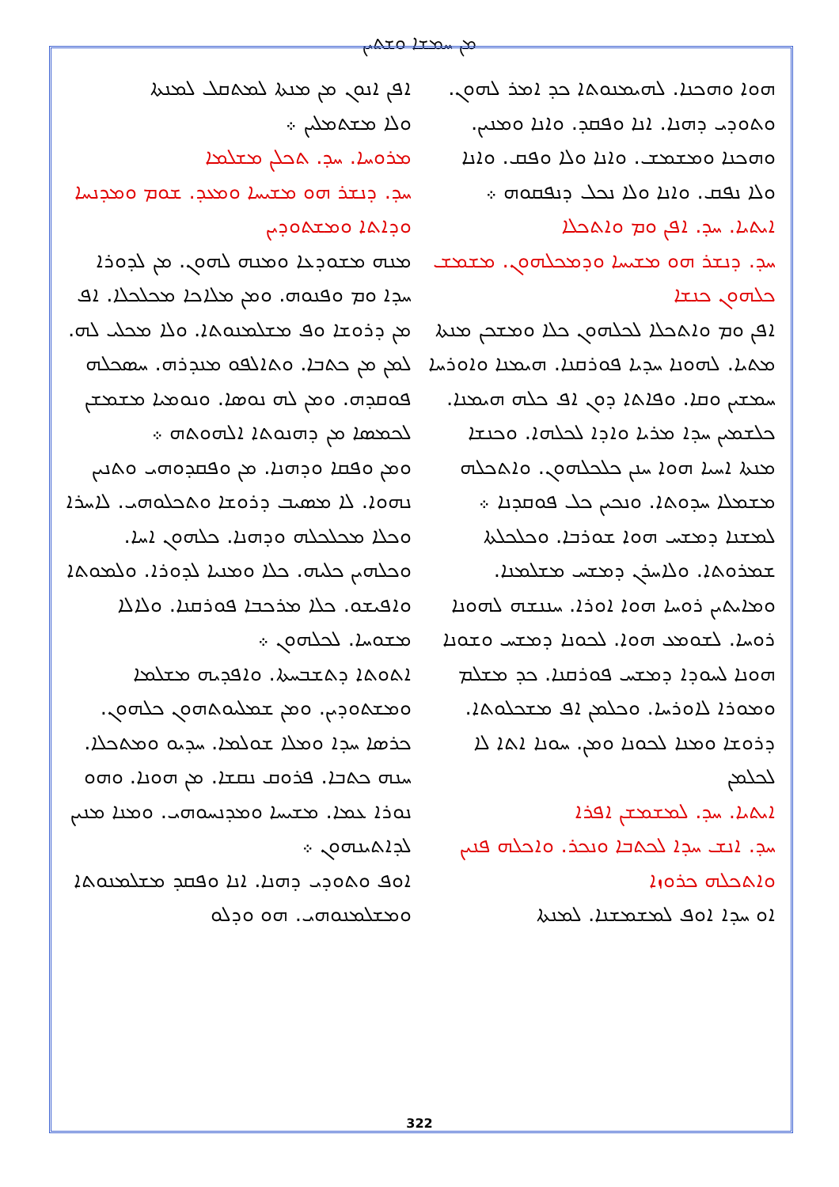ܡܢ ܚܡܫܐ ܘܫܬܝܢ
ܐܦܢ ܐܢܘܢ ܡܢ ܡܢܬܐ ܠܡܬܩܠ ܠܡܢܬܐ
ܘܠܐ ܡܫܬܡܠܝܢ ܀
ܡܪܘܚܐ. ܚܕ. ܬܟܠܢ ܡܫܠܡܐ
ܚܕ. ܕܢܫܪ ܗܘ ܡܫܝܚܐ ܘܡܥܕ. ܫܘܡ ܘܡܕܢܚܐ ܘܕܐܬܐ ܘܡܫܬܘܕܝܢ
ܡܢܗ ܡܫܘܕܥܐ ܘܡܢܗ ܠܗܘܢ. ܡܢ ܠܕܘܪܐ ܚܕܐ ܘܡ ܘܦܢܘܗ. ܘܡܢ ܡܠܐܟܐ ܡܟܠܟܠܐ. ܐܦ ܡܢ ܕܪܘܫܐ ܘܦ ܡܫܠܡܢܘܬܐ. ܘܠܐ ܡܟܠܝ ܠܗ. ܠܡܢ ܡܢ ܟܬܒܐ. ܘܬܐܠܦܘ ܡܢܕܪܗ. ܚܣܟܠܗ ܦܘܩܕܗ. ܘܡܢ ܠܗ ܢܘܣܐ. ܘܢܘܡܝܐ ܡܫܡܫܢ ܠܟܡܣܐ ܡܢ ܕܗܢܘܬܐ ܐܠܗܘܬܗ ܀
ܘܡܢ ܘܦܩܐ ܘܕܗܢܐ. ܡܢ ܘܦܩܕܘܗܝ ܘܬܢܝܢ ܢܗܘܐ. ܠܐ ܡܣܝܒ ܕܪܘܫܐ ܘܬܟܠܘܗܝ. ܠܐܚܪܐ ܘܟܠܐ ܡܟܠܟܠܗ ܘܕܗܢܐ. ܟܠܗܘܢ ܐܚܐ. ܘܟܠܗܝܢ ܟܠܝܗ. ܟܠܐ ܘܡܢܝܐ ܠܕܘܪܐ. ܘܠܡܘܬܐ ܘܐܦܝܫܘ. ܟܠܐ ܡܪܟܒܐ ܦܘܪܩܢܐ. ܘܠܐܠܐ ܡܫܘܚܐ. ܠܟܠܗܘܢ ܀
ܐܬܘܬܐ ܕܬܫܒܚܬܐ. ܘܐܦܕܝܗ ܡܫܠܡܐ ܘܡܫܬܘܕܝܢ. ܘܡܢ ܫܡܠܝܘܬܗܘܢ ܟܠܗܘܢ. ܟܪܣܐ ܚܕܐ ܘܡܠܐ ܫܘܠܡܐ. ܚܕܝܘ ܘܡܬܟܠܐ. ܚܢܗ ܟܬܒܐ. ܦܪܘܩ ܢܩܫܐ. ܡܢ ܗܘܢܐ. ܘܗܘ ܢܘܪܐ ܥܡܐ. ܡܫܝܚܐ ܘܡܕܢܚܘܗܝ. ܘܡܢܐ ܡܢܝܢ ܠܕܐܬܝܢܗܘܢ ܀
ܐܘܦ ܘܬܘܕܝ ܕܗܢܐ. ܐܢܐ ܘܦܩܕ ܡܫܠܡܢܘܬܐ ܘܡܫܠܡܢܘܗܝ. ܗܘ ܘܕܠܘ
ܗܘܐ ܘܗܟܢܐ. ܠܗܝܡܢܘܬܐ ܟܕ ܐܡܪ ܠܗܘܢ. ܘܬܘܕܝ ܕܗܢܐ. ܐܢܐ ܘܦܩܕ. ܘܐܢܐ ܘܡܢܝܢ. ܘܗܟܢܐ ܘܡܫܡܫ. ܘܐܢܐ ܘܠܐ ܘܦܩ. ܘܐܢܐ ܘܠܐ ܢܦܩ. ܘܐܢܐ ܘܠܐ ܢܟܠ ܕܢܦܩܘܗ ܀
ܐܝܬܝܐ. ܚܕ. ܐܦܢ ܘܡ ܘܐܬܟܠܐ
ܚܕ. ܕܢܫܪ ܗܘ ܡܫܝܚܐ ܘܕܡܟܠܗܘܢ. ܡܫܡܫ ܟܠܗܘܢ ܟܢܫܐ
ܐܦܢ ܘܡ ܘܐܬܟܠܐ ܠܟܠܗܘܢ ܟܠܐ ܘܡܫܟܢ ܡܢܬܐ ܡܬܝܐ. ܠܗܘܢܐ ܚܕܝܐ ܦܘܪܩܢܐ. ܗܝܡܢܐ ܘܐܘܪܚܐ ܚܡܫܝܢ ܘܩܐ. ܘܦܐܬܐ ܕܘܢ ܐܦ ܟܠܗ ܗܝܡܢܐ. ܟܠܫܡܝܢ ܚܕܐ ܡܪܝܐ ܘܐܕܐ ܠܟܠܗܐ. ܘܟܢܫܐ ܡܢܬܐ ܐܚܝܐ ܗܘܐ ܚܢܢ ܟܠܟܠܗܘܢ. ܘܐܬܟܠܗ ܡܫܡܠܐ ܚܕܘܬܐ. ܘܢܟܝܢ ܟܠ ܦܘܩܕܢܐ ܀
ܠܡܫܢܐ ܕܡܫܚ ܗܘܐ ܫܘܪܒܐ. ܘܟܠܟܠܬܐ ܫܡܪܘܬܐ. ܘܠܐܚܪܢ ܕܡܫܚ ܡܫܠܡܢܐ. ܘܡܐܝܬܝܢ ܪܘܚܐ ܗܘܐ ܐܘܪܐ. ܚܢܢܫܗ ܠܗܘܢܐ ܪܘܚܐ. ܠܫܘܡܥ ܗܘܐ. ܠܟܘܢܐ ܕܡܫܚ ܘܫܘܢܐ ܗܘܢܐ ܠܚܘܕܐ ܕܡܫܚ ܦܘܪܩܢܐ. ܟܕ ܡܫܠܡ ܘܡܘܪܐ ܠܐܘܪܚܐ. ܘܟܠܡܢ ܐܦ ܡܫܟܠܘܬܐ. ܕܪܘܫܐ ܘܡܢܐ ܠܟܘܢܐ ܘܡܢ. ܚܘܢܐ ܐܬܐ ܠܐ ܠܟܠܡܢ
ܐܝܬܝܐ. ܚܕ. ܠܡܫܡܫܢ ܐܦܪܐ
ܚܕ. ܐܢܫ ܚܕܐ ܠܟܬܒܐ ܘܢܟܪ. ܘܐܟܠܗ ܦܢܝܢ ܘܐܬܟܠܗ ܟܪܘܙܐ
ܐܘ ܚܕܐ ܐܘܦ ܠܡܫܡܫܢܐ. ܠܡܢܬܐ
322